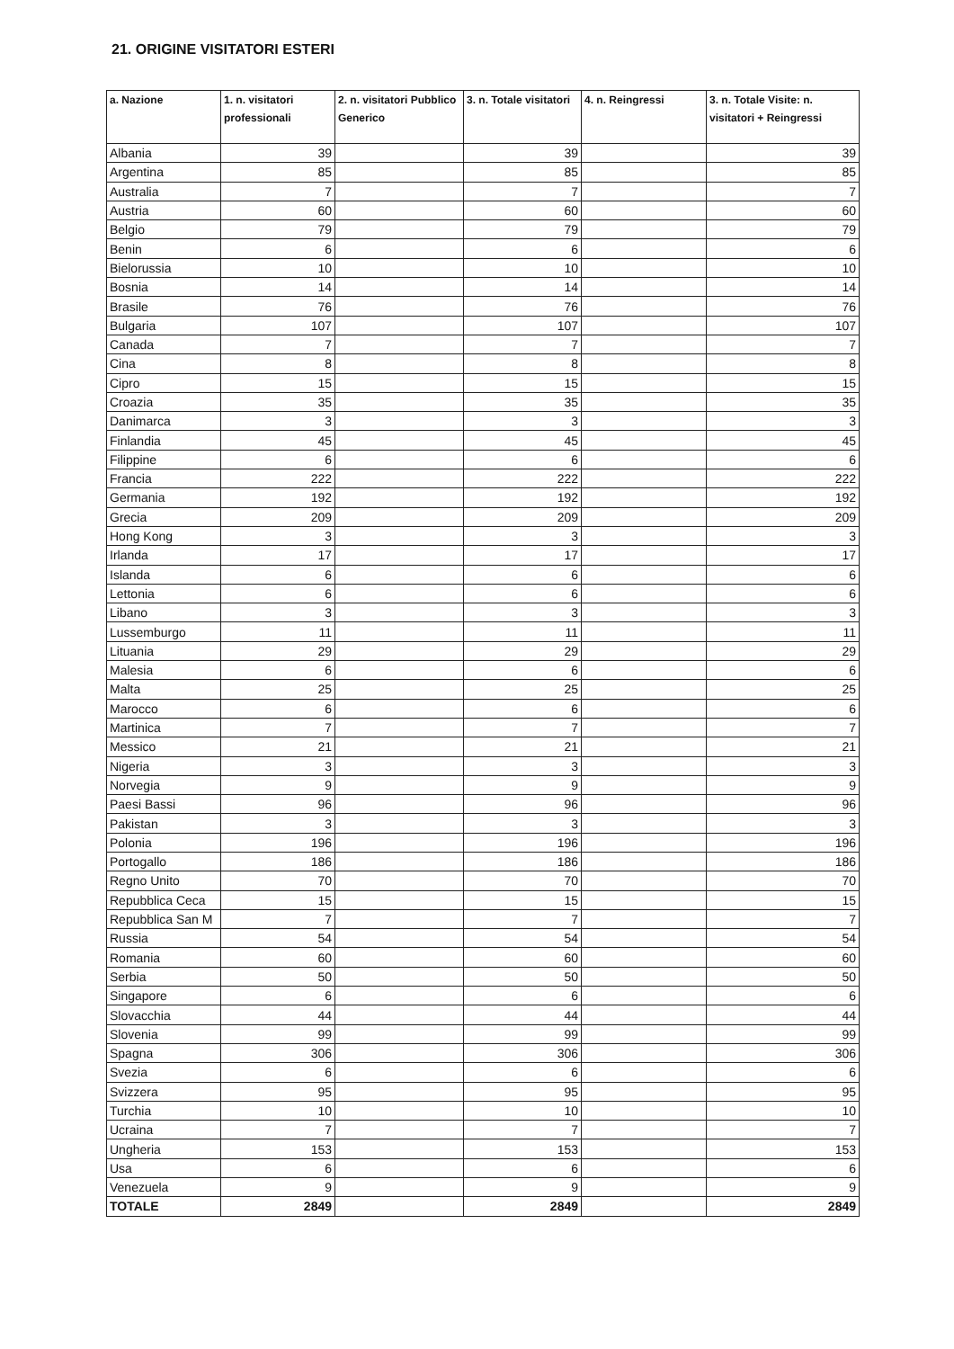21. ORIGINE VISITATORI ESTERI
| a. Nazione | 1. n. visitatori professionali | 2. n. visitatori Pubblico Generico | 3. n. Totale visitatori | 4. n. Reingressi | 3. n. Totale Visite: n. visitatori + Reingressi |
| --- | --- | --- | --- | --- | --- |
| Albania | 39 | | 39 | | 39 |
| Argentina | 85 | | 85 | | 85 |
| Australia | 7 | | 7 | | 7 |
| Austria | 60 | | 60 | | 60 |
| Belgio | 79 | | 79 | | 79 |
| Benin | 6 | | 6 | | 6 |
| Bielorussia | 10 | | 10 | | 10 |
| Bosnia | 14 | | 14 | | 14 |
| Brasile | 76 | | 76 | | 76 |
| Bulgaria | 107 | | 107 | | 107 |
| Canada | 7 | | 7 | | 7 |
| Cina | 8 | | 8 | | 8 |
| Cipro | 15 | | 15 | | 15 |
| Croazia | 35 | | 35 | | 35 |
| Danimarca | 3 | | 3 | | 3 |
| Finlandia | 45 | | 45 | | 45 |
| Filippine | 6 | | 6 | | 6 |
| Francia | 222 | | 222 | | 222 |
| Germania | 192 | | 192 | | 192 |
| Grecia | 209 | | 209 | | 209 |
| Hong Kong | 3 | | 3 | | 3 |
| Irlanda | 17 | | 17 | | 17 |
| Islanda | 6 | | 6 | | 6 |
| Lettonia | 6 | | 6 | | 6 |
| Libano | 3 | | 3 | | 3 |
| Lussemburgo | 11 | | 11 | | 11 |
| Lituania | 29 | | 29 | | 29 |
| Malesia | 6 | | 6 | | 6 |
| Malta | 25 | | 25 | | 25 |
| Marocco | 6 | | 6 | | 6 |
| Martinica | 7 | | 7 | | 7 |
| Messico | 21 | | 21 | | 21 |
| Nigeria | 3 | | 3 | | 3 |
| Norvegia | 9 | | 9 | | 9 |
| Paesi Bassi | 96 | | 96 | | 96 |
| Pakistan | 3 | | 3 | | 3 |
| Polonia | 196 | | 196 | | 196 |
| Portogallo | 186 | | 186 | | 186 |
| Regno Unito | 70 | | 70 | | 70 |
| Repubblica Ceca | 15 | | 15 | | 15 |
| Repubblica San M | 7 | | 7 | | 7 |
| Russia | 54 | | 54 | | 54 |
| Romania | 60 | | 60 | | 60 |
| Serbia | 50 | | 50 | | 50 |
| Singapore | 6 | | 6 | | 6 |
| Slovacchia | 44 | | 44 | | 44 |
| Slovenia | 99 | | 99 | | 99 |
| Spagna | 306 | | 306 | | 306 |
| Svezia | 6 | | 6 | | 6 |
| Svizzera | 95 | | 95 | | 95 |
| Turchia | 10 | | 10 | | 10 |
| Ucraina | 7 | | 7 | | 7 |
| Ungheria | 153 | | 153 | | 153 |
| Usa | 6 | | 6 | | 6 |
| Venezuela | 9 | | 9 | | 9 |
| TOTALE | 2849 | | 2849 | | 2849 |